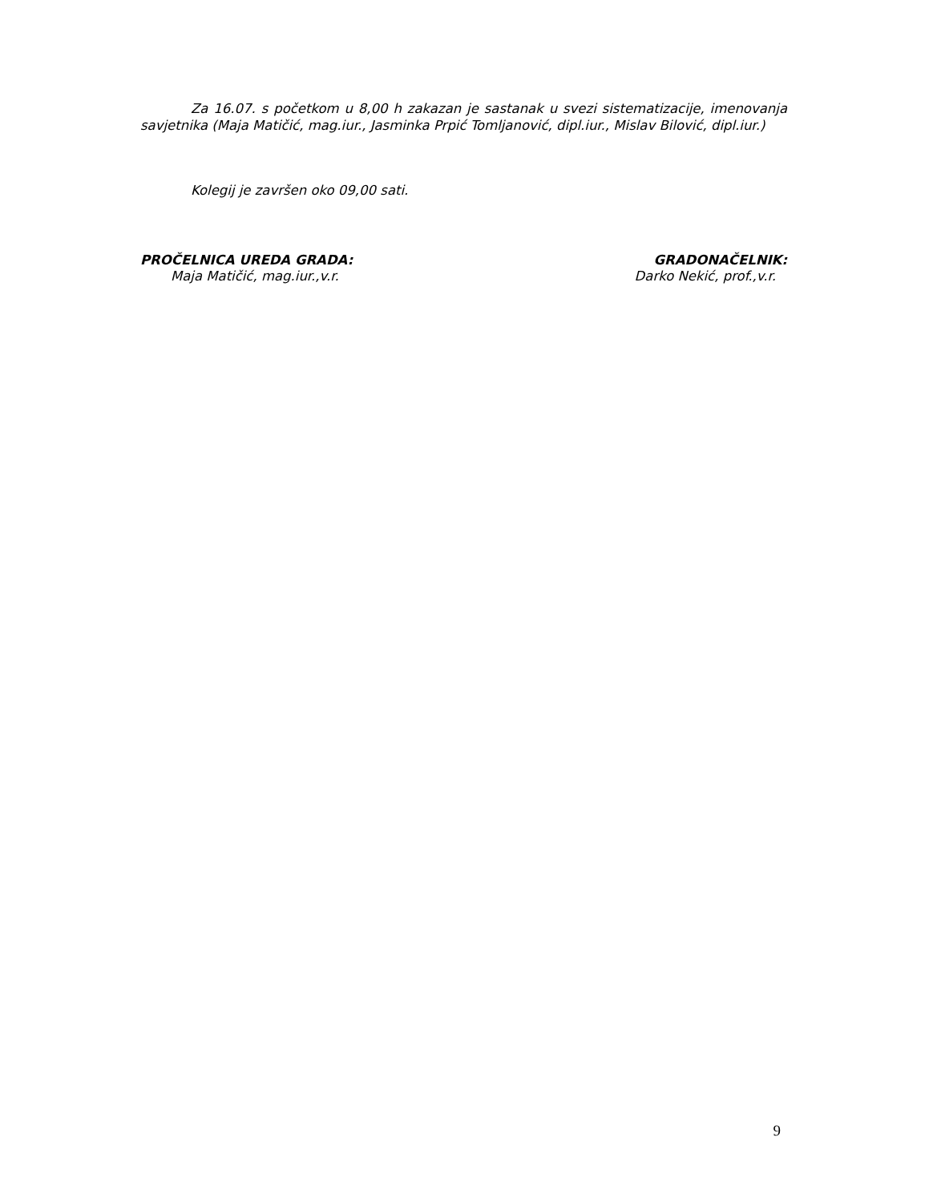Za 16.07. s početkom u 8,00 h zakazan je sastanak u svezi sistematizacije, imenovanja savjetnika (Maja Matičić, mag.iur., Jasminka Prpić Tomljanović, dipl.iur., Mislav Bilović, dipl.iur.)
Kolegij je završen oko 09,00 sati.
PROČELNICA UREDA GRADA:
Maja Matičić, mag.iur.,v.r.
GRADONAČELNIK:
Darko Nekić, prof.,v.r.
9